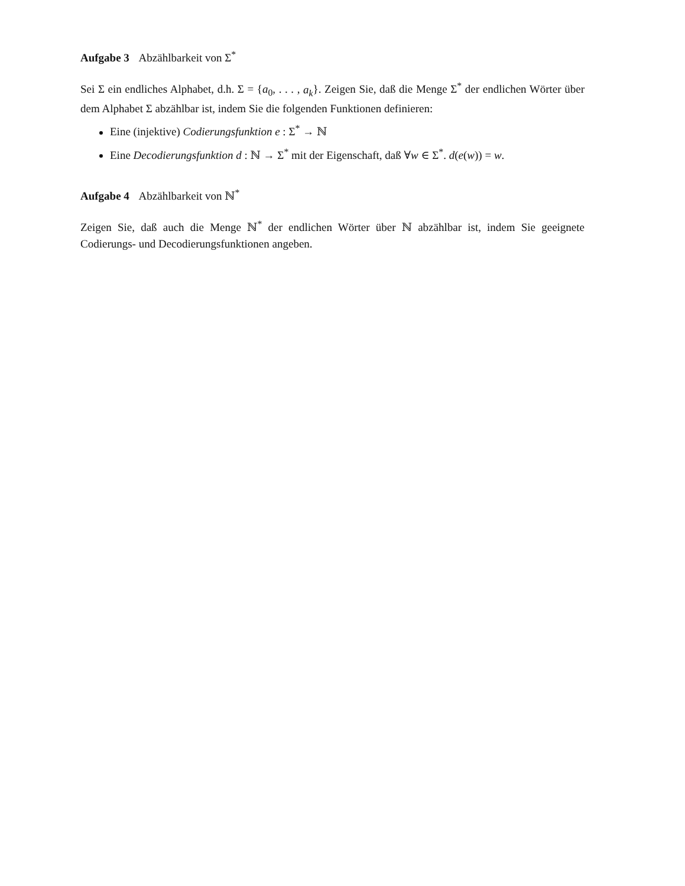Aufgabe 3 Abzählbarkeit von Σ<sup>*</sup>
Sei Σ ein endliches Alphabet, d.h. Σ = {a<sub>0</sub>, . . . , a<sub>k</sub>}. Zeigen Sie, daß die Menge Σ<sup>*</sup> der endlichen Wörter über dem Alphabet Σ abzählbar ist, indem Sie die folgenden Funktionen definieren:
Eine (injektive) Codierungsfunktion e : Σ<sup>*</sup> → ℕ
Eine Decodierungsfunktion d : ℕ → Σ<sup>*</sup> mit der Eigenschaft, daß ∀w ∈ Σ<sup>*</sup>. d(e(w)) = w.
Aufgabe 4 Abzählbarkeit von ℕ<sup>*</sup>
Zeigen Sie, daß auch die Menge ℕ<sup>*</sup> der endlichen Wörter über ℕ abzählbar ist, indem Sie geeignete Codierungs- und Decodierungsfunktionen angeben.